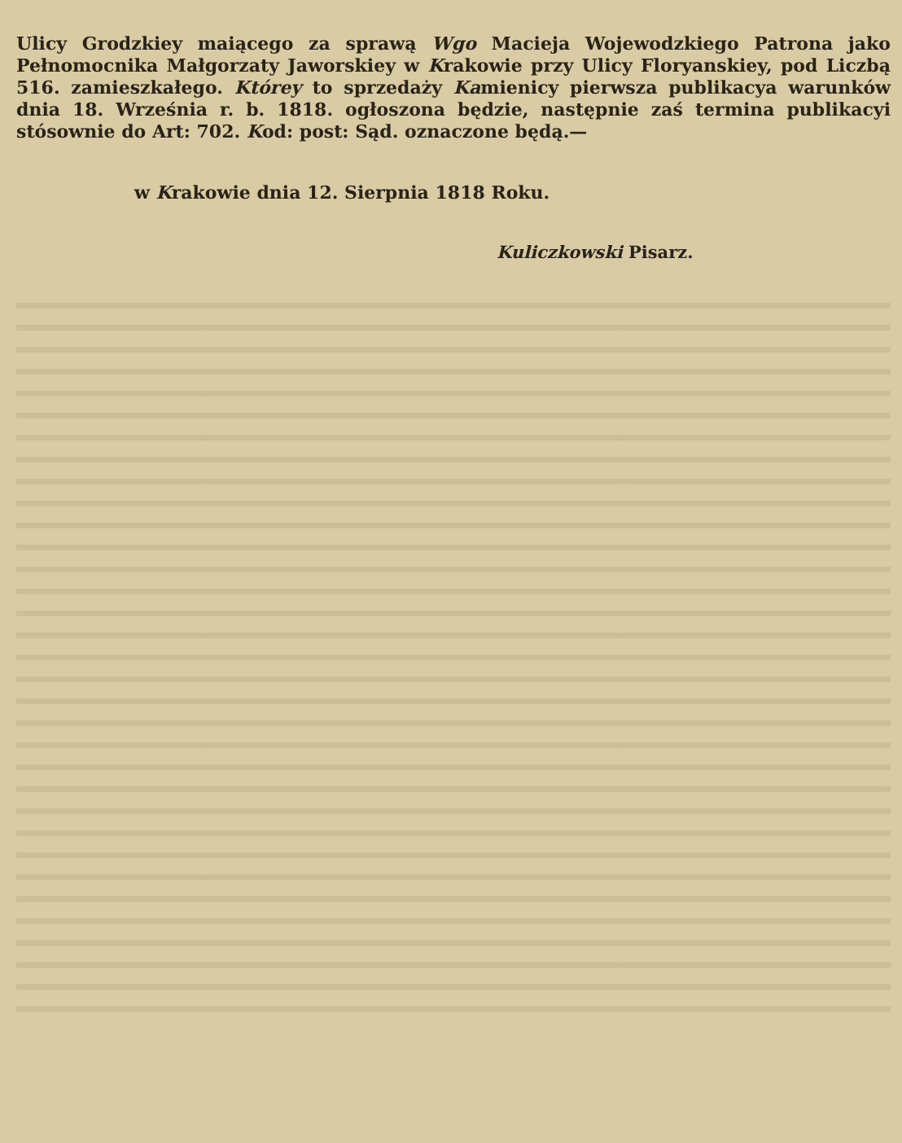Ulicy Grodzkiey maiącego za sprawą Wgo Macieja Wojewodzkiego Patrona jako Pełnomocnika Małgorzaty Jaworskiey w Krakowie przy Ulicy Floryanskiey, pod Liczbą 516. zamieszkałego. Którey to sprzedaży Kamienicy pierwsza publikacya warunków dnia 18. Września r. b. 1818. ogłoszona będzie, następnie zaś termina publikacyi stósownie do Art: 702. Kod: post: Sąd. oznaczone będą.—
w Krakowie dnia 12. Sierpnia 1818 Roku.
Kuliczkowski Pisarz.